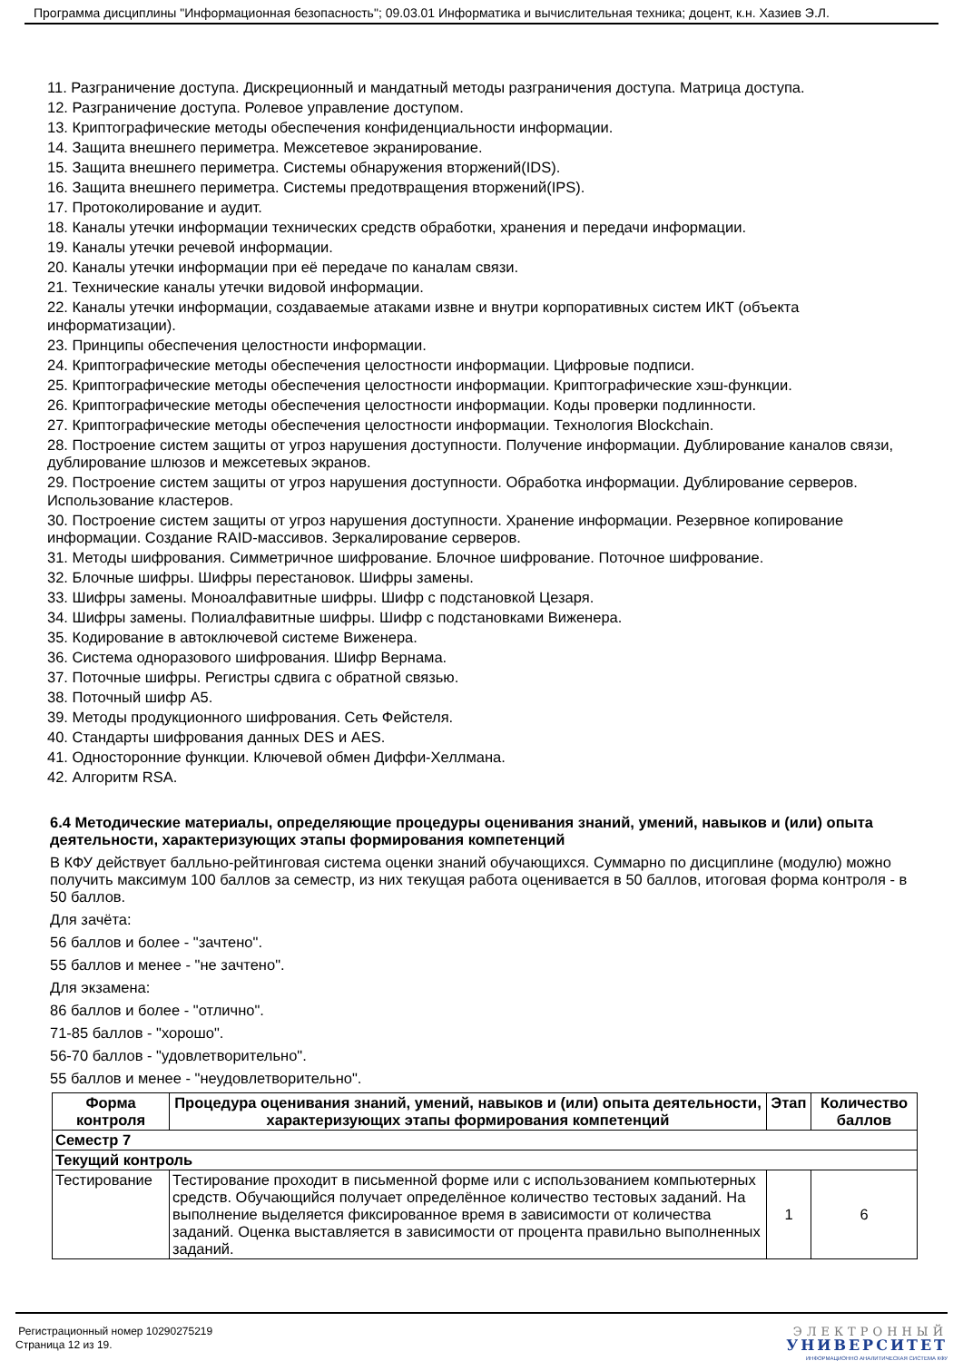Программа дисциплины "Информационная безопасность"; 09.03.01 Информатика и вычислительная техника; доцент, к.н. Хазиев Э.Л.
11. Разграничение доступа. Дискреционный и мандатный методы разграничения доступа. Матрица доступа.
12. Разграничение доступа. Ролевое управление доступом.
13. Криптографические методы обеспечения конфиденциальности информации.
14. Защита внешнего периметра. Межсетевое экранирование.
15. Защита внешнего периметра. Системы обнаружения вторжений(IDS).
16. Защита внешнего периметра. Системы предотвращения вторжений(IPS).
17. Протоколирование и аудит.
18. Каналы утечки информации технических средств обработки, хранения и передачи информации.
19. Каналы утечки речевой информации.
20. Каналы утечки информации при её передаче по каналам связи.
21. Технические каналы утечки видовой информации.
22. Каналы утечки информации, создаваемые атаками извне и внутри корпоративных систем ИКТ (объекта информатизации).
23. Принципы обеспечения целостности информации.
24. Криптографические методы обеспечения целостности информации. Цифровые подписи.
25. Криптографические методы обеспечения целостности информации. Криптографические хэш-функции.
26. Криптографические методы обеспечения целостности информации. Коды проверки подлинности.
27. Криптографические методы обеспечения целостности информации. Технология Blockchain.
28. Построение систем защиты от угроз нарушения доступности. Получение информации. Дублирование каналов связи, дублирование шлюзов и межсетевых экранов.
29. Построение систем защиты от угроз нарушения доступности. Обработка информации. Дублирование серверов. Использование кластеров.
30. Построение систем защиты от угроз нарушения доступности. Хранение информации. Резервное копирование информации. Создание RAID-массивов. Зеркалирование серверов.
31. Методы шифрования. Симметричное шифрование. Блочное шифрование. Поточное шифрование.
32. Блочные шифры. Шифры перестановок. Шифры замены.
33. Шифры замены. Моноалфавитные шифры. Шифр с подстановкой Цезаря.
34. Шифры замены. Полиалфавитные шифры. Шифр с подстановками Виженера.
35. Кодирование в автоключевой системе Виженера.
36. Система одноразового шифрования. Шифр Вернама.
37. Поточные шифры. Регистры сдвига с обратной связью.
38. Поточный шифр A5.
39. Методы продукционного шифрования. Сеть Фейстеля.
40. Стандарты шифрования данных DES и AES.
41. Односторонние функции. Ключевой обмен Диффи-Хеллмана.
42. Алгоритм RSA.
6.4 Методические материалы, определяющие процедуры оценивания знаний, умений, навыков и (или) опыта деятельности, характеризующих этапы формирования компетенций
В КФУ действует балльно-рейтинговая система оценки знаний обучающихся. Суммарно по дисциплине (модулю) можно получить максимум 100 баллов за семестр, из них текущая работа оценивается в 50 баллов, итоговая форма контроля - в 50 баллов.
Для зачёта:
56 баллов и более - "зачтено".
55 баллов и менее - "не зачтено".
Для экзамена:
86 баллов и более - "отлично".
71-85 баллов - "хорошо".
56-70 баллов - "удовлетворительно".
55 баллов и менее - "неудовлетворительно".
| Форма контроля | Процедура оценивания знаний, умений, навыков и (или) опыта деятельности, характеризующих этапы формирования компетенций | Этап | Количество баллов |
| --- | --- | --- | --- |
| Семестр 7 | | | |
| Текущий контроль | | | |
| Тестирование | Тестирование проходит в письменной форме или с использованием компьютерных средств. Обучающийся получает определённое количество тестовых заданий. На выполнение выделяется фиксированное время в зависимости от количества заданий. Оценка выставляется в зависимости от процента правильно выполненных заданий. | 1 | 6 |
Регистрационный номер 10290275219
Страница 12 из 19.
ЭЛЕКТРОННЫЙ
УНИВЕРСИТЕТ
ИНФОРМАЦИОННО АНАЛИТИЧЕСКАЯ СИСТЕМА КФУ